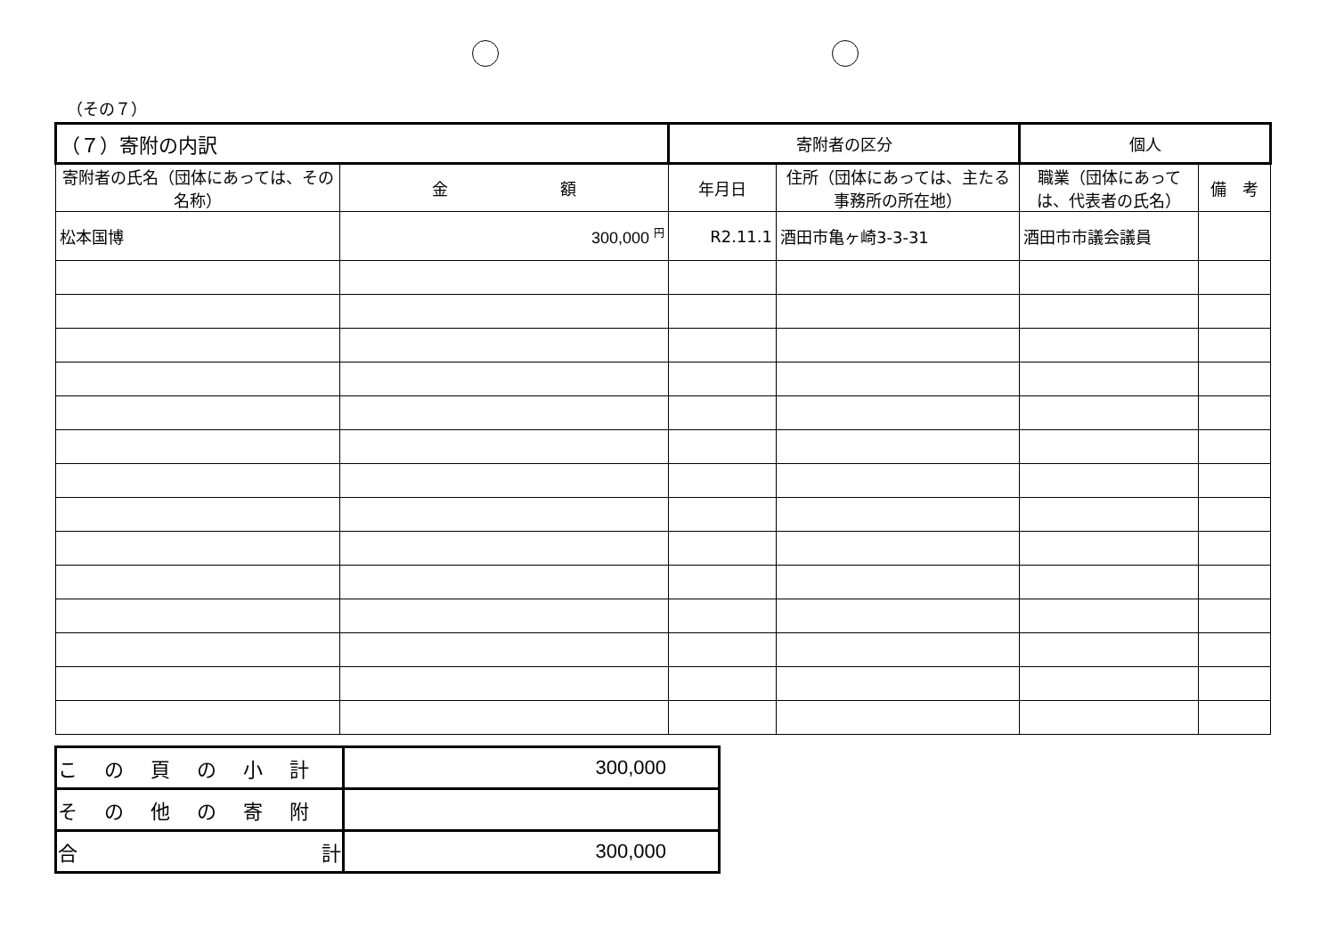（その７）
| （７）寄附の内訳 | | 寄附者の区分 | | 個人 | |
| 寄附者の氏名（団体にあっては、その名称） | 金 額 | 年月日 | 住所（団体にあっては、主たる事務所の所在地） | 職業（団体にあっては、代表者の氏名） | 備 考 |
| 松本国博 | 300,000 <sup>円</sup> | R2.11.1 | 酒田市亀ヶ崎3-3-31 | 酒田市市議会議員 | |
| この頁の小計 | 300,000 |
| その他の寄附 | |
| 合 計 | 300,000 |